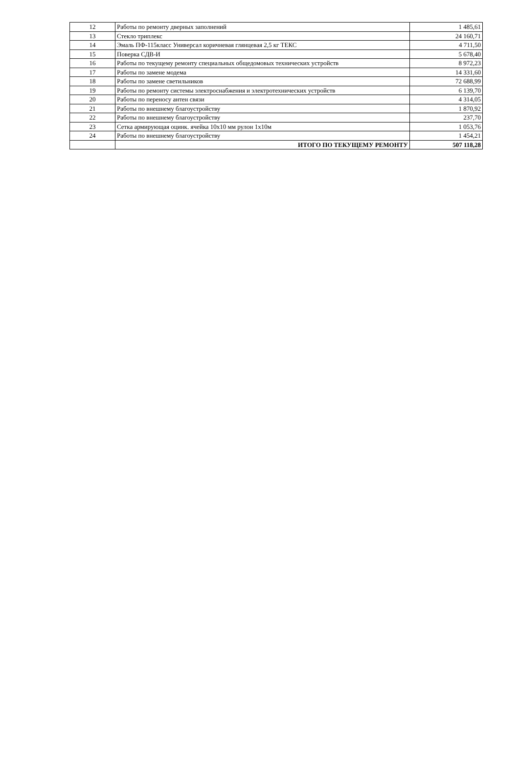| 12 | Работы по ремонту дверных заполнений | 1 485,61 |
| 13 | Стекло триплекс | 24 160,71 |
| 14 | Эмаль ПФ-115класс Универсал коричневая глянцевая 2,5 кг ТЕКС | 4 711,50 |
| 15 | Поверка СДВ-И | 5 678,40 |
| 16 | Работы по текущему ремонту специальных общедомовых технических устройств | 8 972,23 |
| 17 | Работы по замене модема | 14 331,60 |
| 18 | Работы по замене светильников | 72 688,99 |
| 19 | Работы по ремонту системы электроснабжения и электротехнических устройств | 6 139,70 |
| 20 | Работы по переносу антен связи | 4 314,05 |
| 21 | Работы по внешнему благоустройству | 1 870,92 |
| 22 | Работы по внешнему благоустройству | 237,70 |
| 23 | Сетка армирующая оцинк. ячейка 10х10 мм рулон 1х10м | 1 053,76 |
| 24 | Работы по внешнему благоустройству | 1 454,21 |
| | ИТОГО ПО ТЕКУЩЕМУ РЕМОНТУ | 507 118,28 |